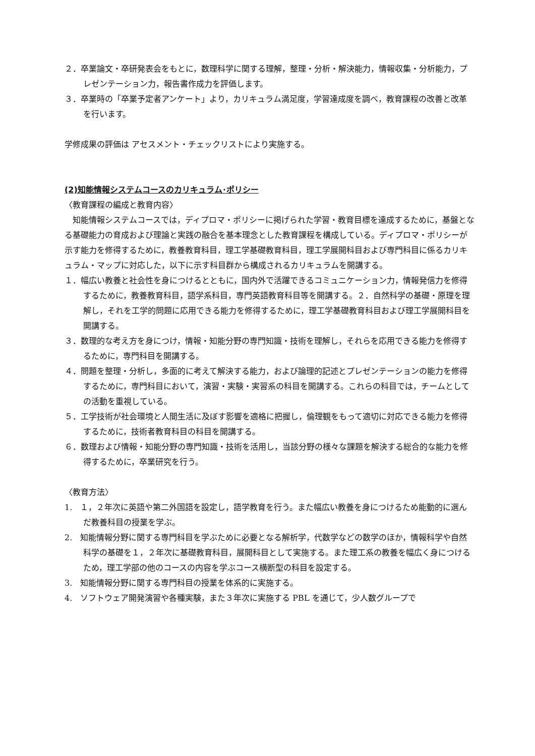２．卒業論文・卒研発表会をもとに，数理科学に関する理解，整理・分析・解決能力，情報収集・分析能力，プレゼンテーション力，報告書作成力を評価します。
３．卒業時の「卒業予定者アンケート」より，カリキュラム満足度，学習達成度を調べ，教育課程の改善と改革を行います。
学修成果の評価は アセスメント・チェックリストにより実施する。
(2)知能情報システムコースのカリキュラム･ポリシー
〈教育課程の編成と教育内容〉
　知能情報システムコースでは，ディプロマ・ポリシーに掲げられた学習・教育目標を達成するために，基盤となる基礎能力の育成および理論と実践の融合を基本理念とした教育課程を構成している。ディプロマ・ポリシーが示す能力を修得するために，教養教育科目，理工学基礎教育科目，理工学展開科目および専門科目に係るカリキュラム・マップに対応した，以下に示す科目群から構成されるカリキュラムを開講する。
１．幅広い教養と社会性を身につけるとともに，国内外で活躍できるコミュニケーション力，情報発信力を修得するために，教養教育科目，語学系科目，専門英語教育科目等を開講する。２．自然科学の基礎・原理を理解し，それを工学的問題に応用できる能力を修得するために，理工学基礎教育科目および理工学展開科目を開講する。
３．数理的な考え方を身につけ，情報・知能分野の専門知識・技術を理解し，それらを応用できる能力を修得するために，専門科目を開講する。
４．問題を整理・分析し，多面的に考えて解決する能力，および論理的記述とプレゼンテーションの能力を修得するために，専門科目において，演習・実験・実習系の科目を開講する。これらの科目では，チームとしての活動を重視している。
５．工学技術が社会環境と人間生活に及ぼす影響を適格に把握し，倫理観をもって適切に対応できる能力を修得するために，技術者教育科目の科目を開講する。
６．数理および情報・知能分野の専門知識・技術を活用し，当該分野の様々な課題を解決する総合的な能力を修得するために，卒業研究を行う。
〈教育方法〉
1.　１，２年次に英語や第二外国語を設定し，語学教育を行う。また幅広い教養を身につけるため能動的に選んだ教養科目の授業を学ぶ。
2.　知能情報分野に関する専門科目を学ぶために必要となる解析学，代数学などの数学のほか，情報科学や自然科学の基礎を１，２年次に基礎教育科目，展開科目として実施する。また理工系の教養を幅広く身につけるため，理工学部の他のコースの内容を学ぶコース横断型の科目を設定する。
3.　知能情報分野に関する専門科目の授業を体系的に実施する。
4.　ソフトウェア開発演習や各種実験，また３年次に実施する PBL を通じて，少人数グループで